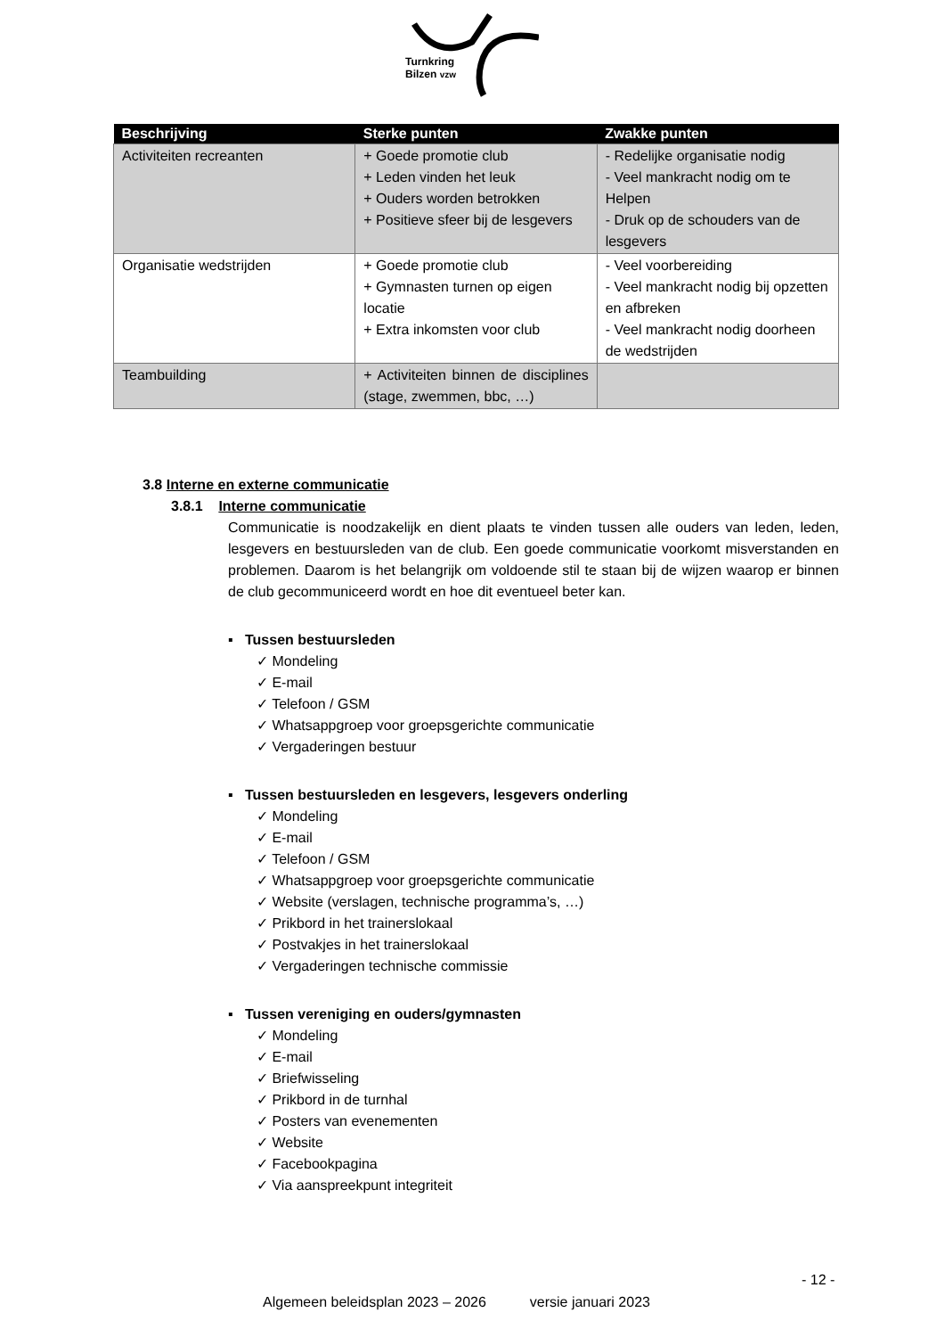Turnkring
Bilzen vzw
| Beschrijving | Sterke punten | Zwakke punten |
| --- | --- | --- |
| Activiteiten recreanten | + Goede promotie club + Leden vinden het leuk + Ouders worden betrokken + Positieve sfeer bij de lesgevers | - Redelijke organisatie nodig - Veel mankracht nodig om te Helpen - Druk op de schouders van de lesgevers |
| Organisatie wedstrijden | + Goede promotie club + Gymnasten turnen op eigen locatie + Extra inkomsten voor club | - Veel voorbereiding - Veel mankracht nodig bij opzetten en afbreken - Veel mankracht nodig doorheen de wedstrijden |
| Teambuilding | + Activiteiten binnen de disciplines (stage, zwemmen, bbc, …) | |
3.8 Interne en externe communicatie
3.8.1 Interne communicatie
Communicatie is noodzakelijk en dient plaats te vinden tussen alle ouders van leden, leden, lesgevers en bestuursleden van de club. Een goede communicatie voorkomt misverstanden en problemen. Daarom is het belangrijk om voldoende stil te staan bij de wijzen waarop er binnen de club gecommuniceerd wordt en hoe dit eventueel beter kan.
▪ Tussen bestuursleden
✓ Mondeling
✓ E-mail
✓ Telefoon / GSM
✓ Whatsappgroep voor groepsgerichte communicatie
✓ Vergaderingen bestuur
▪ Tussen bestuursleden en lesgevers, lesgevers onderling
✓ Mondeling
✓ E-mail
✓ Telefoon / GSM
✓ Whatsappgroep voor groepsgerichte communicatie
✓ Website (verslagen, technische programma’s, …)
✓ Prikbord in het trainerslokaal
✓ Postvakjes in het trainerslokaal
✓ Vergaderingen technische commissie
▪ Tussen vereniging en ouders/gymnasten
✓ Mondeling
✓ E-mail
✓ Briefwisseling
✓ Prikbord in de turnhal
✓ Posters van evenementen
✓ Website
✓ Facebookpagina
✓ Via aanspreekpunt integriteit
- 12 -
Algemeen beleidsplan 2023 – 2026 versie januari 2023